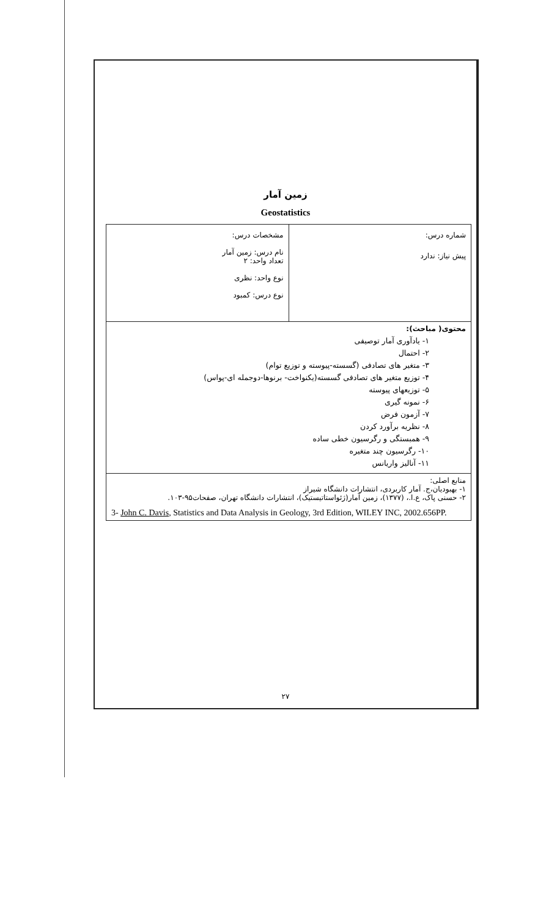زمین آمار
Geostatistics
| مشخصات درس: نام درس: زمین آمار تعداد واحد: ۲ نوع واحد: نظری نوع درس: کمبود | شماره درس: پیش نیاز: ندارد |
| محتوی( مباحث): ۱- یادآوری آمار توصیفی ۲- احتمال ۳- متغیر های تصادفی (گسسته-پیوسته و توزیع توام) ۴- توزیع متغیر های تصادفی گسسته(یکنواخت- برنوها-دوجمله ای-پواس) ۵- توزیعهای پیوسته ۶- نمونه گیری ۷- آزمون فرض ۸- نظریه برآورد کردن ۹- همبستگی و رگرسیون خطی ساده ۱۰- رگرسیون چند متغیره ۱۱- آنالیز واریانس | |
| منابع اصلی: ۱- بهبودیان،ج. آمار کاربردی، انتشارات دانشگاه شیراز ۲- حسنی پاک، ع.ا.، (۱۳۷۷)، زمین آمار(ژئواستاتیستیک)، انتشارات دانشگاه تهران، صفحات۹۵-۱۰۳. 3- John C. Davis , Statistics and Data Analysis in Geology, 3rd Edition, WILEY INC, 2002.656PP. | |
۲۷